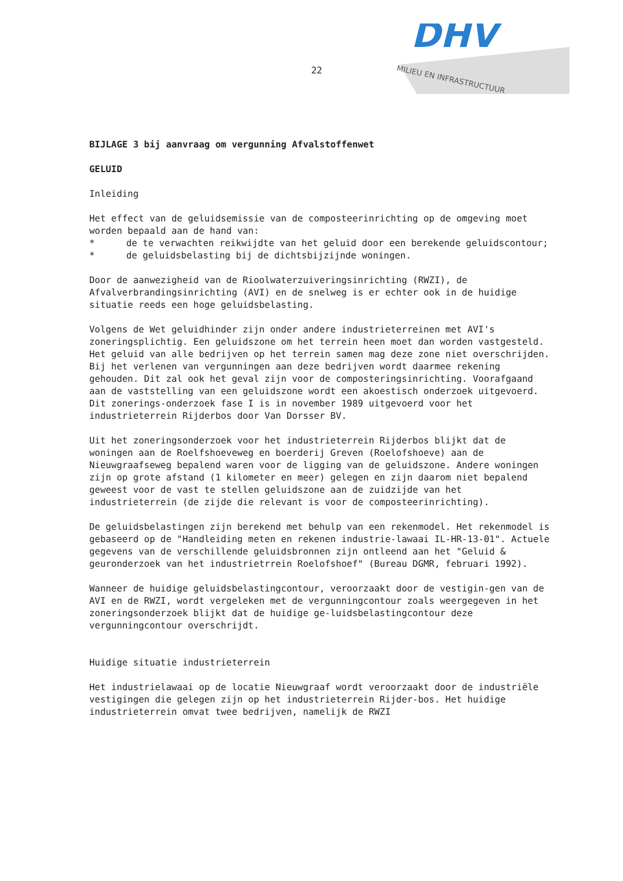DHV
MILIEU EN INFRASTRUCTUUR
22
BIJLAGE 3 bij aanvraag om vergunning Afvalstoffenwet
GELUID
Inleiding
Het effect van de geluidsemissie van de composteerinrichting op de omgeving moet worden bepaald aan de hand van:
* de te verwachten reikwijdte van het geluid door een berekende geluidscontour;
* de geluidsbelasting bij de dichtsbijzijnde woningen.
Door de aanwezigheid van de Rioolwaterzuiveringsinrichting (RWZI), de Afvalverbrandingsinrichting (AVI) en de snelweg is er echter ook in de huidige situatie reeds een hoge geluidsbelasting.
Volgens de Wet geluidhinder zijn onder andere industrieterreinen met AVI's zoneringsplichtig. Een geluidszone om het terrein heen moet dan worden vastgesteld. Het geluid van alle bedrijven op het terrein samen mag deze zone niet overschrijden. Bij het verlenen van vergunningen aan deze bedrijven wordt daarmee rekening gehouden. Dit zal ook het geval zijn voor de composteringsinrichting. Voorafgaand aan de vaststelling van een geluidszone wordt een akoestisch onderzoek uitgevoerd. Dit zonerings-onderzoek fase I is in november 1989 uitgevoerd voor het industrieterrein Rijderbos door Van Dorsser BV.
Uit het zoneringsonderzoek voor het industrieterrein Rijderbos blijkt dat de woningen aan de Roelfshoeveweg en boerderij Greven (Roelofshoeve) aan de Nieuwgraafseweg bepalend waren voor de ligging van de geluidszone. Andere woningen zijn op grote afstand (1 kilometer en meer) gelegen en zijn daarom niet bepalend geweest voor de vast te stellen geluidszone aan de zuidzijde van het industrieterrein (de zijde die relevant is voor de composteerinrichting).
De geluidsbelastingen zijn berekend met behulp van een rekenmodel. Het rekenmodel is gebaseerd op de "Handleiding meten en rekenen industrie-lawaai IL-HR-13-01". Actuele gegevens van de verschillende geluidsbronnen zijn ontleend aan het "Geluid & geuronderzoek van het industrietrrein Roelofshoef" (Bureau DGMR, februari 1992).
Wanneer de huidige geluidsbelastingcontour, veroorzaakt door de vestigin-gen van de AVI en de RWZI, wordt vergeleken met de vergunningcontour zoals weergegeven in het zoneringsonderzoek blijkt dat de huidige ge-luidsbelastingcontour deze vergunningcontour overschrijdt.
Huidige situatie industrieterrein
Het industrielawaai op de locatie Nieuwgraaf wordt veroorzaakt door de industriële vestigingen die gelegen zijn op het industrieterrein Rijder-bos. Het huidige industrieterrein omvat twee bedrijven, namelijk de RWZI